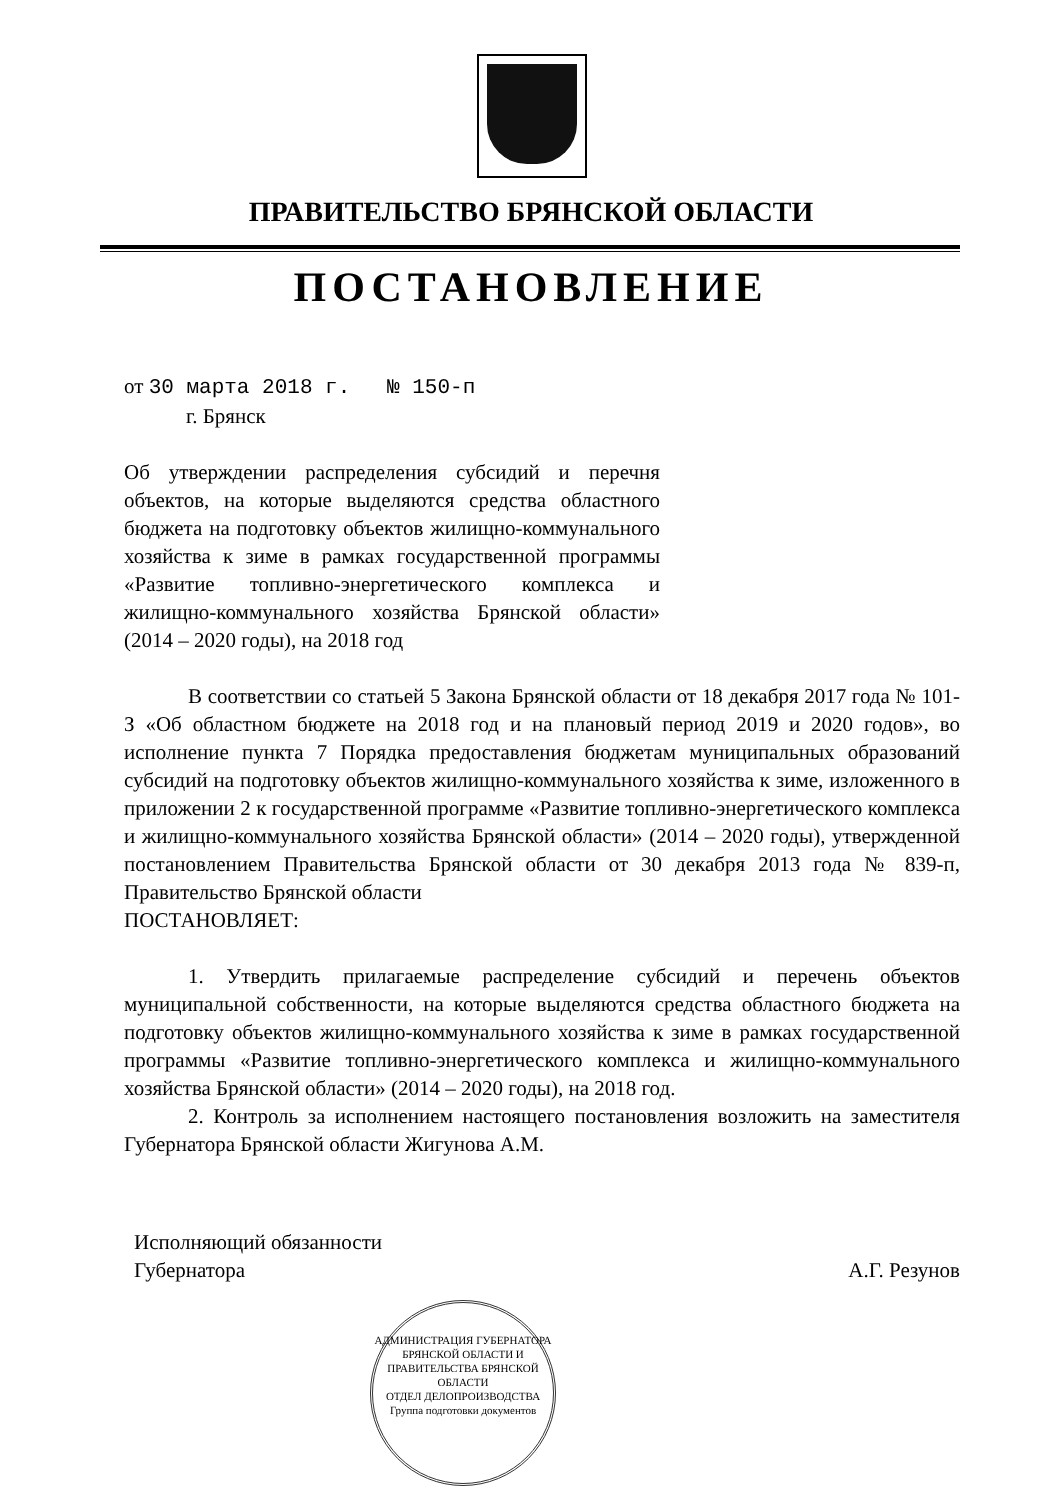ПРАВИТЕЛЬСТВО БРЯНСКОЙ ОБЛАСТИ
ПОСТАНОВЛЕНИЕ
от 30 марта 2018 г. № 150-п
г. Брянск
Об утверждении распределения субсидий и перечня объектов, на которые выделяются средства областного бюджета на подготовку объектов жилищно-коммунального хозяйства к зиме в рамках государственной программы «Развитие топливно-энергетического комплекса и жилищно-коммунального хозяйства Брянской области» (2014 – 2020 годы), на 2018 год
В соответствии со статьей 5 Закона Брянской области от 18 декабря 2017 года № 101-З «Об областном бюджете на 2018 год и на плановый период 2019 и 2020 годов», во исполнение пункта 7 Порядка предоставления бюджетам муниципальных образований субсидий на подготовку объектов жилищно-коммунального хозяйства к зиме, изложенного в приложении 2 к государственной программе «Развитие топливно-энергетического комплекса и жилищно-коммунального хозяйства Брянской области» (2014 – 2020 годы), утвержденной постановлением Правительства Брянской области от 30 декабря 2013 года № 839-п, Правительство Брянской области
ПОСТАНОВЛЯЕТ:
1. Утвердить прилагаемые распределение субсидий и перечень объектов муниципальной собственности, на которые выделяются средства областного бюджета на подготовку объектов жилищно-коммунального хозяйства к зиме в рамках государственной программы «Развитие топливно-энергетического комплекса и жилищно-коммунального хозяйства Брянской области» (2014 – 2020 годы), на 2018 год.
2. Контроль за исполнением настоящего постановления возложить на заместителя Губернатора Брянской области Жигунова А.М.
Исполняющий обязанности
Губернатора
А.Г. Резунов
АДМИНИСТРАЦИЯ ГУБЕРНАТОРА БРЯНСКОЙ ОБЛАСТИ И ПРАВИТЕЛЬСТВА БРЯНСКОЙ ОБЛАСТИ
ОТДЕЛ ДЕЛОПРОИЗВОДСТВА
Группа подготовки документов